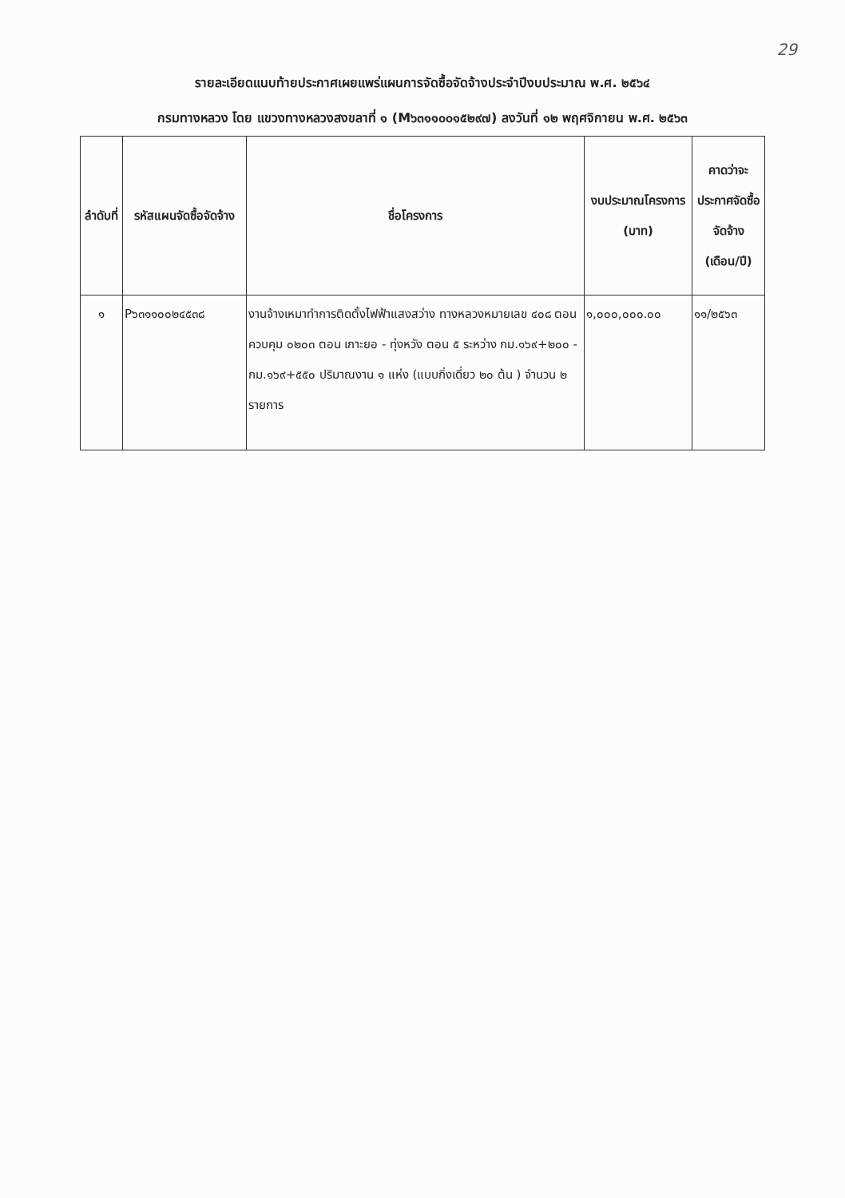29
รายละเอียดแนบท้ายประกาศเผยแพร่แผนการจัดซื้อจัดจ้างประจำปีงบประมาณ พ.ศ. ๒๕๖๔
กรมทางหลวง โดย แขวงทางหลวงสงขลาที่ ๑ (M๖๓๑๑๐๐๑๕๒๙๗) ลงวันที่ ๑๒ พฤศจิกายน พ.ศ. ๒๕๖๓
| ลำดับที่ | รหัสแผนจัดซื้อจัดจ้าง | ชื่อโครงการ | งบประมาณโครงการ (บาท) | คาดว่าจะประกาศจัดซื้อจัดจ้าง (เดือน/ปี) |
| --- | --- | --- | --- | --- |
| ๑ | P๖๓๑๑๐๐๒๔๕๓๘ | งานจ้างเหมาทำการติดตั้งไฟฟ้าแสงสว่าง ทางหลวงหมายเลข ๔๐๘ ตอนควบคุม ๐๒๐๓ ตอน เกาะยอ - ทุ่งหวัง ตอน ๕ ระหว่าง กม.๑๖๙+๒๐๐ - กม.๑๖๙+๕๕๐ ปริมาณงาน ๑ แห่ง (แบบกิ่งเดี่ยว ๒๐ ต้น ) จำนวน ๒ รายการ | ๑,๐๐๐,๐๐๐.๐๐ | ๑๑/๒๕๖๓ |